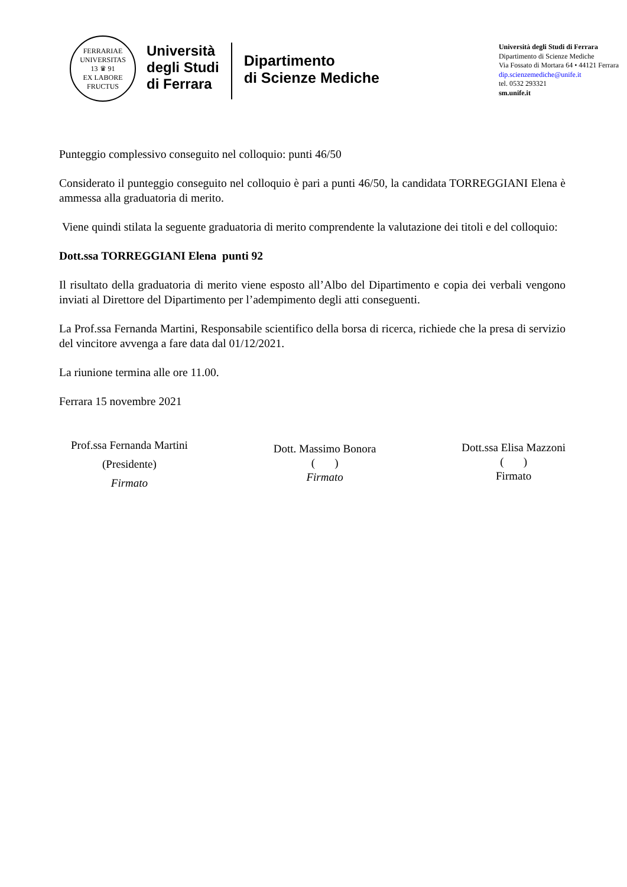FERRARIAE UNIVERSITAS
13 ♛ 91
EX LABORE FRUCTUS
Università
degli Studi
di Ferrara
Dipartimento
di Scienze Mediche
Università degli Studi di Ferrara
Dipartimento di Scienze Mediche
Via Fossato di Mortara 64 • 44121 Ferrara
dip.scienzemediche@unife.it
tel. 0532 293321
sm.unife.it
Punteggio complessivo conseguito nel colloquio: punti 46/50
Considerato il punteggio conseguito nel colloquio è pari a punti 46/50, la candidata TORREGGIANI Elena è ammessa alla graduatoria di merito.
Viene quindi stilata la seguente graduatoria di merito comprendente la valutazione dei titoli e del colloquio:
Dott.ssa TORREGGIANI Elena punti 92
Il risultato della graduatoria di merito viene esposto all’Albo del Dipartimento e copia dei verbali vengono inviati al Direttore del Dipartimento per l’adempimento degli atti conseguenti.
La Prof.ssa Fernanda Martini, Responsabile scientifico della borsa di ricerca, richiede che la presa di servizio del vincitore avvenga a fare data dal 01/12/2021.
La riunione termina alle ore 11.00.
Ferrara 15 novembre 2021
Prof.ssa Fernanda Martini
(Presidente)
Firmato
Dott. Massimo Bonora
( )
Firmato
Dott.ssa Elisa Mazzoni
( )
Firmato